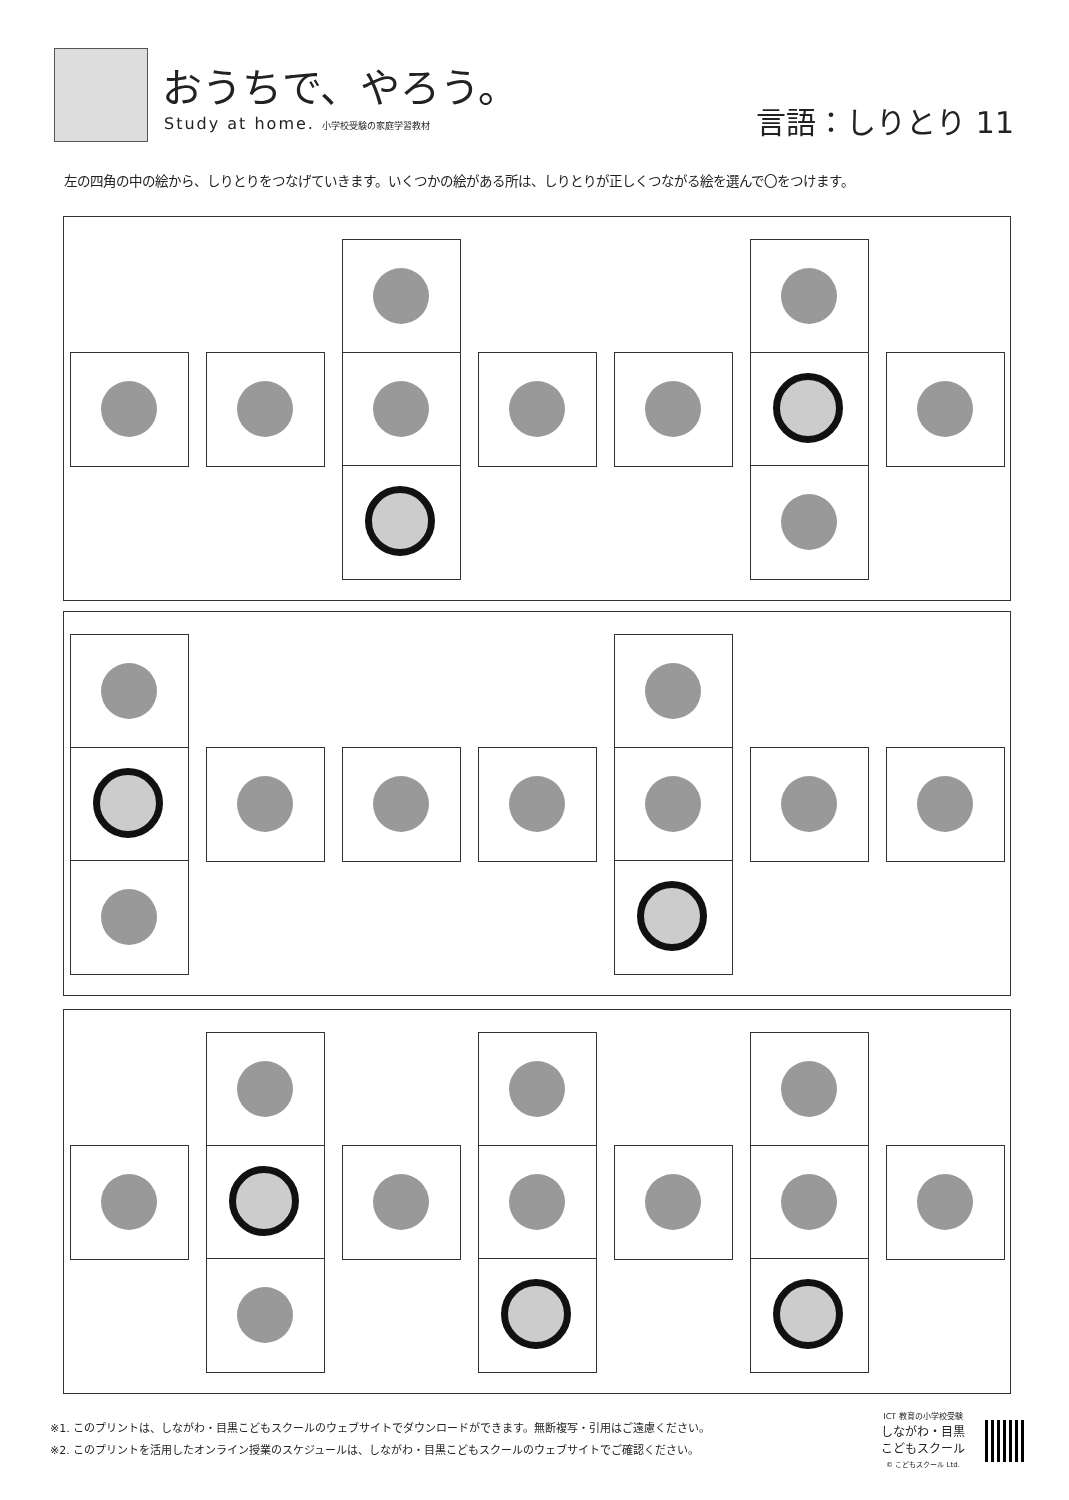おうちで、やろう。
Study at home. 小学校受験の家庭学習教材
言語：しりとり 11
左の四角の中の絵から、しりとりをつなげていきます。いくつかの絵がある所は、しりとりが正しくつながる絵を選んで〇をつけます。
※1. このプリントは、しながわ・目黒こどもスクールのウェブサイトでダウンロードができます。無断複写・引用はご遠慮ください。
※2. このプリントを活用したオンライン授業のスケジュールは、しながわ・目黒こどもスクールのウェブサイトでご確認ください。
ICT 教育の小学校受験
しながわ・目黒
こどもスクール
© こどもスクール Ltd.